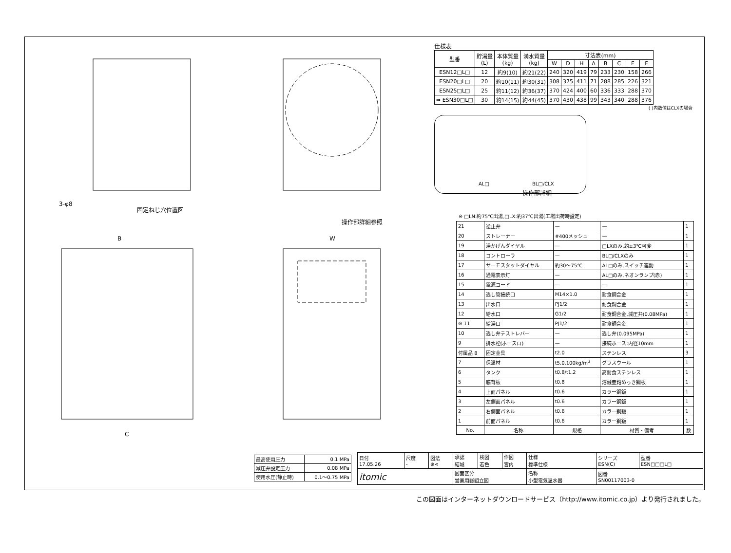固定ねじ穴位置図
操作部詳細参照
3-φ8
C
B
W
仕様表
| 型番 | 貯湯量 (L) | 本体質量 (kg) | 満水質量 (kg) | 寸法表(mm) | | | | | | | |
| --- | --- | --- | --- | --- | --- | --- | --- | --- | --- | --- | --- |
| | | | | W | D | H | A | B | C | E | F |
| ESN12□L□ | 12 | 約9(10) | 約21(22) | 240 | 320 | 419 | 79 | 233 | 230 | 158 | 266 |
| ESN20□L□ | 20 | 約10(11) | 約30(31) | 308 | 375 | 411 | 71 | 288 | 285 | 226 | 321 |
| ESN25□L□ | 25 | 約11(12) | 約36(37) | 370 | 424 | 400 | 60 | 336 | 333 | 288 | 370 |
| ➡ ESN30□L□ | 30 | 約14(15) | 約44(45) | 370 | 430 | 438 | 99 | 343 | 340 | 288 | 376 |
( )内数値はCLXの場合
AL□ BL□/CLX
操作部詳細
※ □LN:約75℃出湯,□LX:約37℃出湯(工場出荷時設定)
| 21 | 逆止弁 | — | — | 1 |
| 20 | ストレーナー | #400メッシュ | — | 1 |
| 19 | 湯かげんダイヤル | — | □LXのみ,約±3℃可変 | 1 |
| 18 | コントローラ | — | BL□/CLXのみ | 1 |
| 17 | サーモスタットダイヤル | 約30～75℃ | AL□のみ,スイッチ連動 | 1 |
| 16 | 通電表示灯 | — | AL□のみ,ネオンランプ(赤) | 1 |
| 15 | 電源コード | — | — | 1 |
| 14 | 逃し管接続口 | M14×1.0 | 耐食銅合金 | 1 |
| 13 | 出水口 | PJ1/2 | 耐食銅合金 | 1 |
| 12 | 給水口 | G1/2 | 耐食銅合金,減圧弁(0.08MPa) | 1 |
| ※ 11 | 給湯口 | PJ1/2 | 耐食銅合金 | 1 |
| 10 | 逃し弁テストレバー | — | 逃し弁(0.095MPa) | 1 |
| 9 | 排水栓(ホースロ) | — | 接続ホース:内径10mm | 1 |
| 付属品 8 | 固定金具 | t2.0 | ステンレス | 3 |
| 7 | 保温材 | t5.0,100kg/m<sup>3</sup> | グラスウール | 1 |
| 6 | タンク | t0.8/t1.2 | 高耐食ステンレス | 1 |
| 5 | 底背板 | t0.8 | 溶融亜鉛めっき鋼板 | 1 |
| 4 | 上面パネル | t0.6 | カラー鋼鈑 | 1 |
| 3 | 左側面パネル | t0.6 | カラー鋼鈑 | 1 |
| 2 | 右側面パネル | t0.6 | カラー鋼鈑 | 1 |
| 1 | 前面パネル | t0.6 | カラー鋼鈑 | 1 |
| No. | 名称 | 規格 | 材質・備考 | 数 |
| 最高使用圧力 | 0.1 MPa |
| 減圧弁設定圧力 | 0.08 MPa |
| 使用水圧(静止時) | 0.1～0.75 MPa |
| 日付 17.05.26 | 尺度 - | 図法 ⊕⊲ | 承認 結城 | 検図 若色 | 作図 宮内 | 仕様 標準仕様 | シリーズ ESN(C) | 型番 ESN□□□L□ |
| itomic | | | 図面区分 営業用総組立図 | | | 名称 小型電気温水器 | 図番 SN00117003-0 | |
この図面はインターネットダウンロードサービス（http://www.itomic.co.jp）より発行されました。